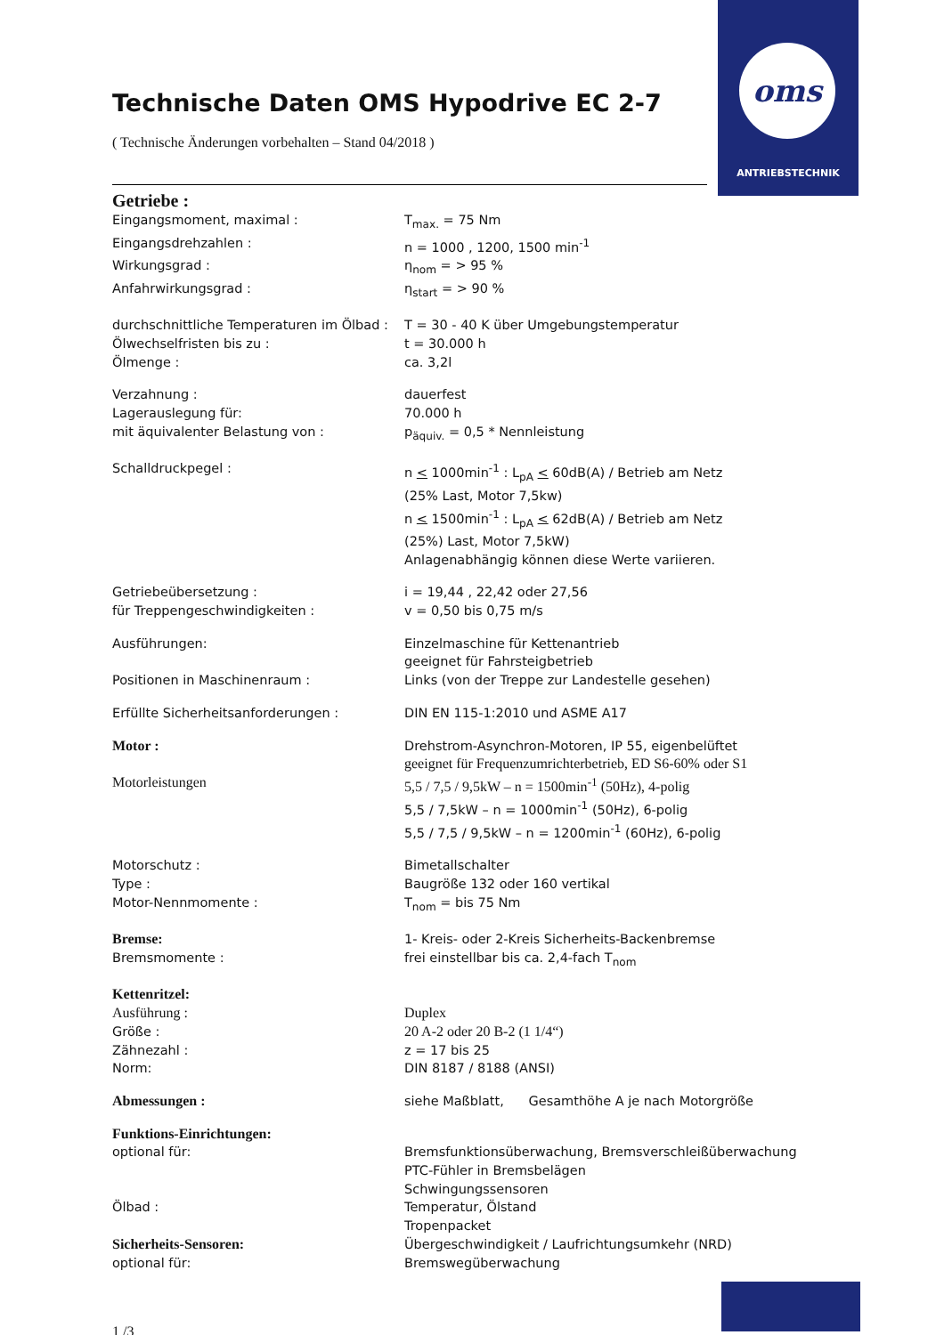oms
ANTRIEBSTECHNIK
Technische Daten OMS Hypodrive EC 2-7
( Technische Änderungen vorbehalten – Stand 04/2018 )
Getriebe :
Eingangsmoment, maximal : T<sub>max.</sub> = 75 Nm
Eingangsdrehzahlen : n = 1000 , 1200, 1500 min<sup>-1</sup>
Wirkungsgrad : η<sub>nom</sub> = > 95 %
Anfahrwirkungsgrad : η<sub>start</sub> = > 90 %
durchschnittliche Temperaturen im Ölbad :
T = 30 - 40 K über Umgebungstemperatur
Ölwechselfristen bis zu : t = 30.000 h
Ölmenge : ca. 3,2l
Verzahnung : dauerfest
Lagerauslegung für: 70.000 h
mit äquivalenter Belastung von : p<sub>äquiv.</sub> = 0,5 * Nennleistung
Schalldruckpegel : n < 1000min<sup>-1</sup> : L<sub>pA</sub> < 60dB(A) / Betrieb am Netz
(25% Last, Motor 7,5kw)
n < 1500min<sup>-1</sup> : L<sub>pA</sub> < 62dB(A) / Betrieb am Netz
(25%) Last, Motor 7,5kW)
Anlagenabhängig können diese Werte variieren.
Getriebeübersetzung : i = 19,44 , 22,42 oder 27,56
für Treppengeschwindigkeiten : v = 0,50 bis 0,75 m/s
Ausführungen: Einzelmaschine für Kettenantrieb
geeignet für Fahrsteigbetrieb
Positionen in Maschinenraum : Links (von der Treppe zur Landestelle gesehen)
Erfüllte Sicherheitsanforderungen : DIN EN 115-1:2010 und ASME A17
Motor : Drehstrom-Asynchron-Motoren, IP 55, eigenbelüftet
geeignet für Frequenzumrichterbetrieb, ED S6-60% oder S1
Motorleistungen 5,5 / 7,5 / 9,5kW – n = 1500min<sup>-1</sup> (50Hz), 4-polig
5,5 / 7,5kW – n = 1000min<sup>-1</sup> (50Hz), 6-polig
5,5 / 7,5 / 9,5kW – n = 1200min<sup>-1</sup> (60Hz), 6-polig
Motorschutz : Bimetallschalter
Type : Baugröße 132 oder 160 vertikal
Motor-Nennmomente : T<sub>nom</sub> = bis 75 Nm
Bremse: 1- Kreis- oder 2-Kreis Sicherheits-Backenbremse
Bremsmomente : frei einstellbar bis ca. 2,4-fach T<sub>nom</sub>
Kettenritzel:
Ausführung : Duplex
Größe : 20 A-2 oder 20 B-2 (1 1/4“)
Zähnezahl : z = 17 bis 25
Norm: DIN 8187 / 8188 (ANSI)
Abmessungen : siehe Maßblatt, Gesamthöhe A je nach Motorgröße
Funktions-Einrichtungen:
optional für: Bremsfunktionsüberwachung, Bremsverschleißüberwachung
PTC-Fühler in Bremsbelägen
Schwingungssensoren
Ölbad : Temperatur, Ölstand
Tropenpacket
Sicherheits-Sensoren: Übergeschwindigkeit / Laufrichtungsumkehr (NRD)
optional für: Bremswegüberwachung
1 /3